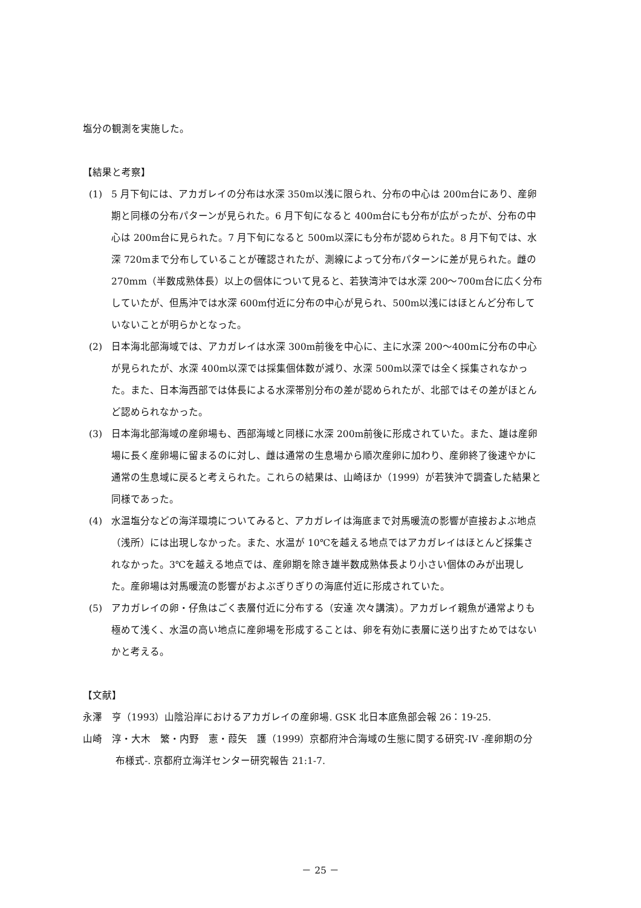塩分の観測を実施した。
【結果と考察】
(1) 5 月下旬には、アカガレイの分布は水深 350m以浅に限られ、分布の中心は 200m台にあり、産卵期と同様の分布パターンが見られた。6 月下旬になると 400m台にも分布が広がったが、分布の中心は 200m台に見られた。7 月下旬になると 500m以深にも分布が認められた。8 月下旬では、水深 720mまで分布していることが確認されたが、測線によって分布パターンに差が見られた。雌の 270mm（半数成熟体長）以上の個体について見ると、若狭湾沖では水深 200～700m台に広く分布していたが、但馬沖では水深 600m付近に分布の中心が見られ、500m以浅にはほとんど分布していないことが明らかとなった。
(2) 日本海北部海域では、アカガレイは水深 300m前後を中心に、主に水深 200～400mに分布の中心が見られたが、水深 400m以深では採集個体数が減り、水深 500m以深では全く採集されなかった。また、日本海西部では体長による水深帯別分布の差が認められたが、北部ではその差がほとんど認められなかった。
(3) 日本海北部海域の産卵場も、西部海域と同様に水深 200m前後に形成されていた。また、雄は産卵場に長く産卵場に留まるのに対し、雌は通常の生息場から順次産卵に加わり、産卵終了後速やかに通常の生息域に戻ると考えられた。これらの結果は、山崎ほか（1999）が若狭沖で調査した結果と同様であった。
(4) 水温塩分などの海洋環境についてみると、アカガレイは海底まで対馬暖流の影響が直接およぶ地点（浅所）には出現しなかった。また、水温が 10℃を越える地点ではアカガレイはほとんど採集されなかった。3℃を越える地点では、産卵期を除き雄半数成熟体長より小さい個体のみが出現した。産卵場は対馬暖流の影響がおよぶぎりぎりの海底付近に形成されていた。
(5) アカガレイの卵・仔魚はごく表層付近に分布する（安達 次々講演）。アカガレイ親魚が通常よりも極めて浅く、水温の高い地点に産卵場を形成することは、卵を有効に表層に送り出すためではないかと考える。
【文献】
永澤　亨（1993）山陰沿岸におけるアカガレイの産卵場. GSK 北日本底魚部会報 26：19-25.
山崎　淳・大木　繁・内野　憲・葭矢　護（1999）京都府沖合海域の生態に関する研究-IV -産卵期の分布様式-. 京都府立海洋センター研究報告 21:1-7.
－ 25 －